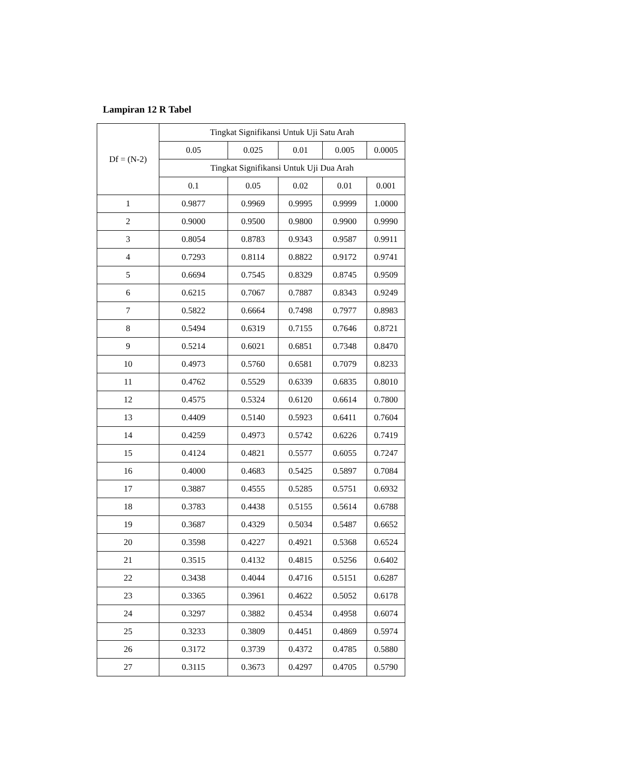Lampiran 12 R Tabel
| Df = (N-2) | Tingkat Signifikansi Untuk Uji Satu Arah | | | | |
| --- | --- | --- | --- | --- | --- |
| | 0.05 | 0.025 | 0.01 | 0.005 | 0.0005 |
| | Tingkat Signifikansi Untuk Uji Dua Arah | | | | |
| | 0.1 | 0.05 | 0.02 | 0.01 | 0.001 |
| 1 | 0.9877 | 0.9969 | 0.9995 | 0.9999 | 1.0000 |
| 2 | 0.9000 | 0.9500 | 0.9800 | 0.9900 | 0.9990 |
| 3 | 0.8054 | 0.8783 | 0.9343 | 0.9587 | 0.9911 |
| 4 | 0.7293 | 0.8114 | 0.8822 | 0.9172 | 0.9741 |
| 5 | 0.6694 | 0.7545 | 0.8329 | 0.8745 | 0.9509 |
| 6 | 0.6215 | 0.7067 | 0.7887 | 0.8343 | 0.9249 |
| 7 | 0.5822 | 0.6664 | 0.7498 | 0.7977 | 0.8983 |
| 8 | 0.5494 | 0.6319 | 0.7155 | 0.7646 | 0.8721 |
| 9 | 0.5214 | 0.6021 | 0.6851 | 0.7348 | 0.8470 |
| 10 | 0.4973 | 0.5760 | 0.6581 | 0.7079 | 0.8233 |
| 11 | 0.4762 | 0.5529 | 0.6339 | 0.6835 | 0.8010 |
| 12 | 0.4575 | 0.5324 | 0.6120 | 0.6614 | 0.7800 |
| 13 | 0.4409 | 0.5140 | 0.5923 | 0.6411 | 0.7604 |
| 14 | 0.4259 | 0.4973 | 0.5742 | 0.6226 | 0.7419 |
| 15 | 0.4124 | 0.4821 | 0.5577 | 0.6055 | 0.7247 |
| 16 | 0.4000 | 0.4683 | 0.5425 | 0.5897 | 0.7084 |
| 17 | 0.3887 | 0.4555 | 0.5285 | 0.5751 | 0.6932 |
| 18 | 0.3783 | 0.4438 | 0.5155 | 0.5614 | 0.6788 |
| 19 | 0.3687 | 0.4329 | 0.5034 | 0.5487 | 0.6652 |
| 20 | 0.3598 | 0.4227 | 0.4921 | 0.5368 | 0.6524 |
| 21 | 0.3515 | 0.4132 | 0.4815 | 0.5256 | 0.6402 |
| 22 | 0.3438 | 0.4044 | 0.4716 | 0.5151 | 0.6287 |
| 23 | 0.3365 | 0.3961 | 0.4622 | 0.5052 | 0.6178 |
| 24 | 0.3297 | 0.3882 | 0.4534 | 0.4958 | 0.6074 |
| 25 | 0.3233 | 0.3809 | 0.4451 | 0.4869 | 0.5974 |
| 26 | 0.3172 | 0.3739 | 0.4372 | 0.4785 | 0.5880 |
| 27 | 0.3115 | 0.3673 | 0.4297 | 0.4705 | 0.5790 |